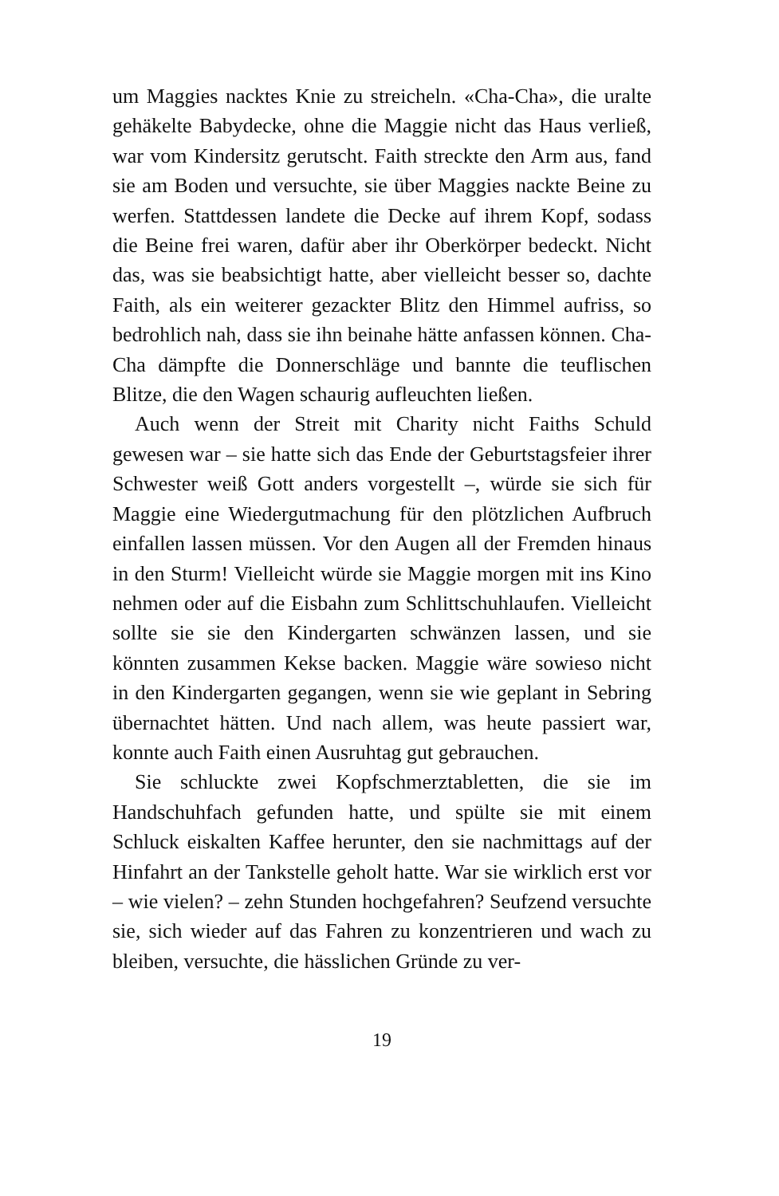um Maggies nacktes Knie zu streicheln. «Cha-Cha», die uralte gehäkelte Babydecke, ohne die Maggie nicht das Haus verließ, war vom Kindersitz gerutscht. Faith streckte den Arm aus, fand sie am Boden und versuchte, sie über Maggies nackte Beine zu werfen. Stattdessen landete die Decke auf ihrem Kopf, sodass die Beine frei waren, dafür aber ihr Oberkörper bedeckt. Nicht das, was sie beabsichtigt hatte, aber vielleicht besser so, dachte Faith, als ein weiterer gezackter Blitz den Himmel aufriss, so bedrohlich nah, dass sie ihn beinahe hätte anfassen können. Cha-Cha dämpfte die Donnerschläge und bannte die teuflischen Blitze, die den Wagen schaurig aufleuchten ließen.
Auch wenn der Streit mit Charity nicht Faiths Schuld gewesen war – sie hatte sich das Ende der Geburtstagsfeier ihrer Schwester weiß Gott anders vorgestellt –, würde sie sich für Maggie eine Wiedergutmachung für den plötzlichen Aufbruch einfallen lassen müssen. Vor den Augen all der Fremden hinaus in den Sturm! Vielleicht würde sie Maggie morgen mit ins Kino nehmen oder auf die Eisbahn zum Schlittschuhlaufen. Vielleicht sollte sie sie den Kindergarten schwänzen lassen, und sie könnten zusammen Kekse backen. Maggie wäre sowieso nicht in den Kindergarten gegangen, wenn sie wie geplant in Sebring übernachtet hätten. Und nach allem, was heute passiert war, konnte auch Faith einen Ausruhtag gut gebrauchen.
Sie schluckte zwei Kopfschmerztabletten, die sie im Handschuhfach gefunden hatte, und spülte sie mit einem Schluck eiskalten Kaffee herunter, den sie nachmittags auf der Hinfahrt an der Tankstelle geholt hatte. War sie wirklich erst vor – wie vielen? – zehn Stunden hochgefahren? Seufzend versuchte sie, sich wieder auf das Fahren zu konzentrieren und wach zu bleiben, versuchte, die hässlichen Gründe zu ver-
19